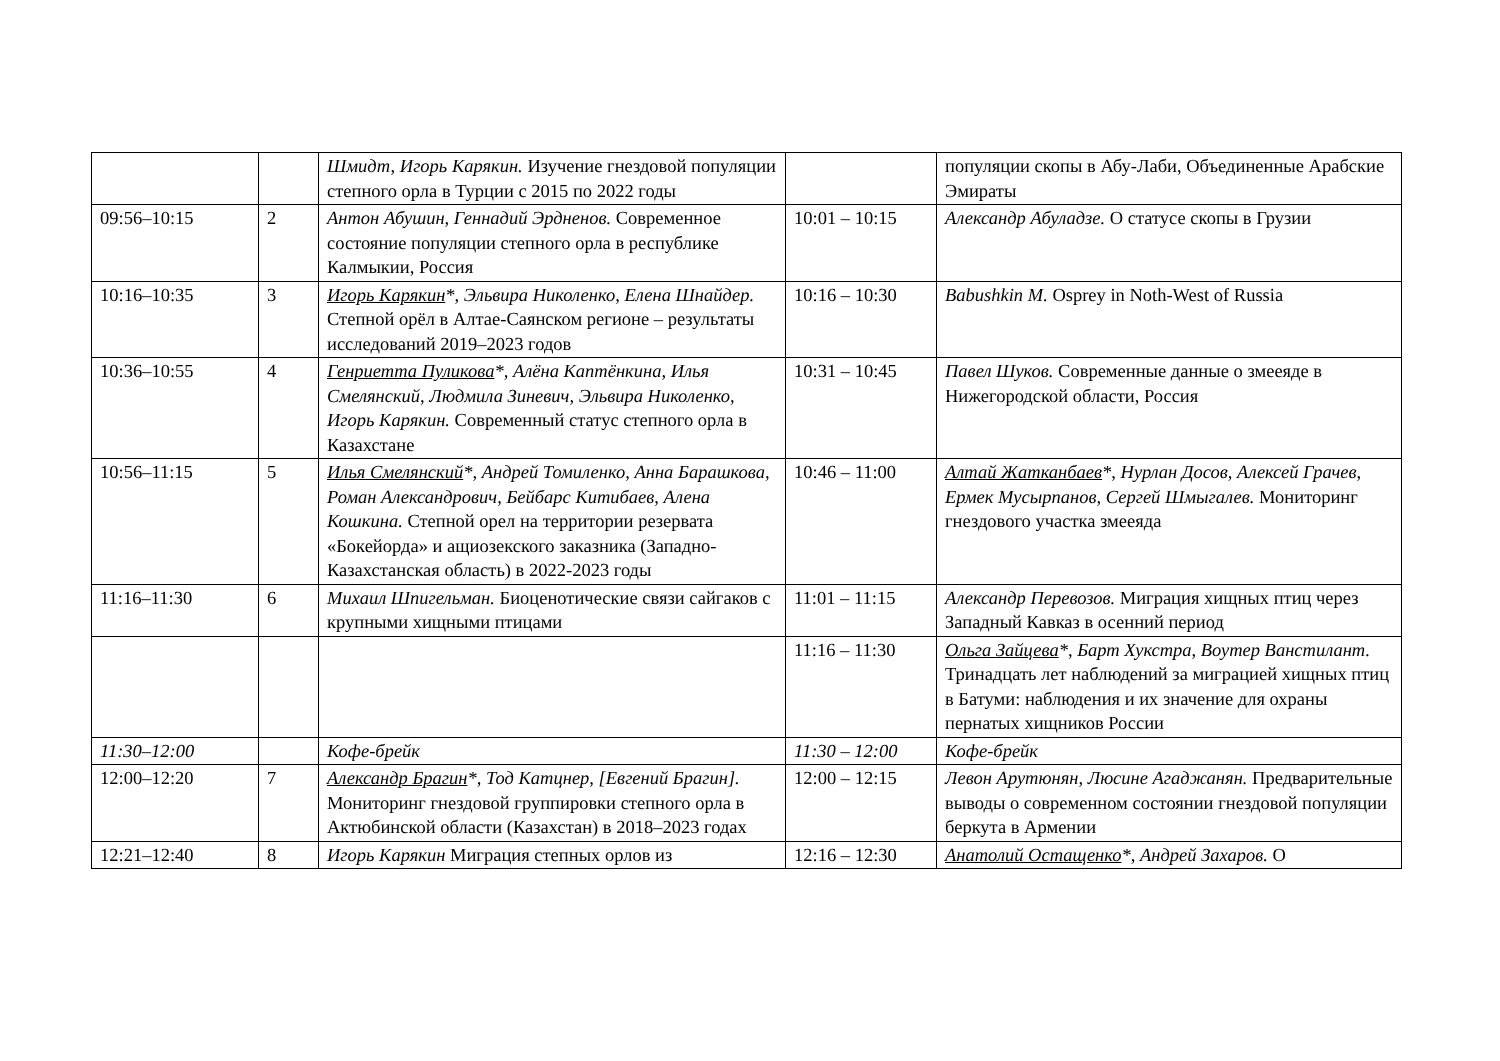| | | Шмидт, Игорь Карякин. Изучение гнездовой популяции степного орла в Турции с 2015 по 2022 годы | | популяции скопы в Абу-Лаби, Объединенные Арабские Эмираты |
| 09:56–10:15 | 2 | Антон Абушин, Геннадий Эрдненов. Современное состояние популяции степного орла в республике Калмыкии, Россия | 10:01 – 10:15 | Александр Абуладзе. О статусе скопы в Грузии |
| 10:16–10:35 | 3 | Игорь Карякин *, Эльвира Николенко, Елена Шнайдер. Степной орёл в Алтае-Саянском регионе – результаты исследований 2019–2023 годов | 10:16 – 10:30 | Babushkin M. Osprey in Noth-West of Russia |
| 10:36–10:55 | 4 | Генриетта Пуликова *, Алёна Каптёнкина, Илья Смелянский, Людмила Зиневич, Эльвира Николенко, Игорь Карякин. Современный статус степного орла в Казахстане | 10:31 – 10:45 | Павел Шуков. Современные данные о змееяде в Нижегородской области, Россия |
| 10:56–11:15 | 5 | Илья Смелянский *, Андрей Томиленко, Анна Барашкова, Роман Александрович, Бейбарс Китибаев, Алена Кошкина. Степной орел на территории резервата «Бокейорда» и ащиозекского заказника (Западно-Казахстанская область) в 2022-2023 годы | 10:46 – 11:00 | Алтай Жатканбаев *, Нурлан Досов, Алексей Грачев, Ермек Мусырпанов, Сергей Шмыгалев. Мониторинг гнездового участка змееяда |
| 11:16–11:30 | 6 | Михаил Шпигельман. Биоценотические связи сайгаков с крупными хищными птицами | 11:01 – 11:15 | Александр Перевозов. Миграция хищных птиц через Западный Кавказ в осенний период |
| | | | 11:16 – 11:30 | Ольга Зайцева *, Барт Хукстра, Воутер Ванстилант. Тринадцать лет наблюдений за миграцией хищных птиц в Батуми: наблюдения и их значение для охраны пернатых хищников России |
| 11:30–12:00 | | Кофе-брейк | 11:30 – 12:00 | Кофе-брейк |
| 12:00–12:20 | 7 | Александр Брагин *, Тод Катцнер, [Евгений Брагин]. Мониторинг гнездовой группировки степного орла в Актюбинской области (Казахстан) в 2018–2023 годах | 12:00 – 12:15 | Левон Арутюнян, Люсине Агаджанян. Предварительные выводы о современном состоянии гнездовой популяции беркута в Армении |
| 12:21–12:40 | 8 | Игорь Карякин Миграция степных орлов из | 12:16 – 12:30 | Анатолий Остащенко *, Андрей Захаров. О |